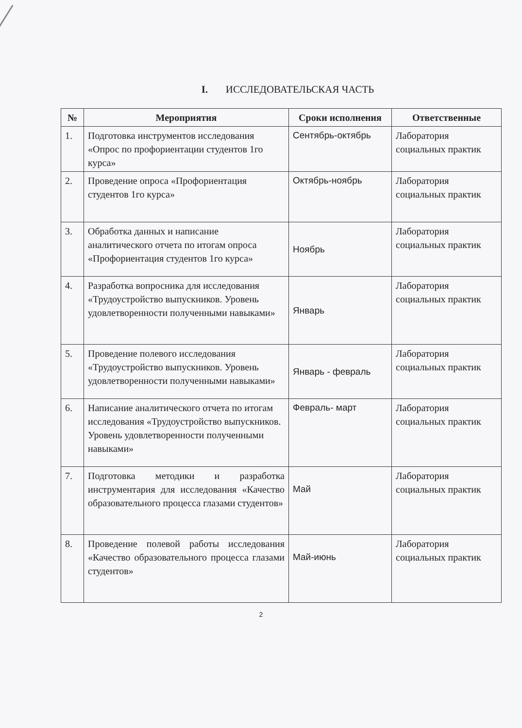I. ИССЛЕДОВАТЕЛЬСКАЯ ЧАСТЬ
| № | Мероприятия | Сроки исполнения | Ответственные |
| --- | --- | --- | --- |
| 1. | Подготовка инструментов исследования «Опрос по профориентации студентов 1го курса» | Сентябрь-октябрь | Лаборатория социальных практик |
| 2. | Проведение опроса «Профориентация студентов 1го курса» | Октябрь-ноябрь | Лаборатория социальных практик |
| 3. | Обработка данных и написание аналитического отчета по итогам опроса «Профориентация студентов 1го курса» | Ноябрь | Лаборатория социальных практик |
| 4. | Разработка вопросника для исследования «Трудоустройство выпускников. Уровень удовлетворенности полученными навыками» | Январь | Лаборатория социальных практик |
| 5. | Проведение полевого исследования «Трудоустройство выпускников. Уровень удовлетворенности полученными навыками» | Январь - февраль | Лаборатория социальных практик |
| 6. | Написание аналитического отчета по итогам исследования «Трудоустройство выпускников. Уровень удовлетворенности полученными навыками» | Февраль- март | Лаборатория социальных практик |
| 7. | Подготовка методики и разработка инструментария для исследования «Качество образовательного процесса глазами студентов» | Май | Лаборатория социальных практик |
| 8. | Проведение полевой работы исследования «Качество образовательного процесса глазами студентов» | Май-июнь | Лаборатория социальных практик |
2